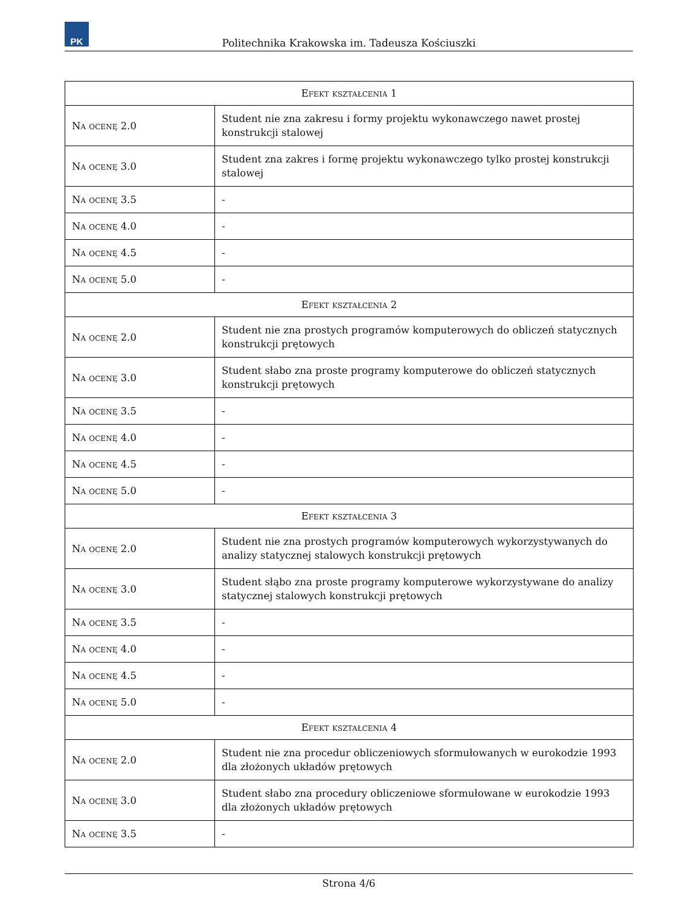PK
Politechnika Krakowska im. Tadeusza Kościuszki
| Efekt kształcenia 1 | |
| --- | --- |
| Na ocenę 2.0 | Student nie zna zakresu i formy projektu wykonawczego nawet prostej konstrukcji stalowej |
| Na ocenę 3.0 | Student zna zakres i formę projektu wykonawczego tylko prostej konstrukcji stalowej |
| Na ocenę 3.5 | - |
| Na ocenę 4.0 | - |
| Na ocenę 4.5 | - |
| Na ocenę 5.0 | - |
| Efekt kształcenia 2 | |
| Na ocenę 2.0 | Student nie zna prostych programów komputerowych do obliczeń statycznych konstrukcji prętowych |
| Na ocenę 3.0 | Student słabo zna proste programy komputerowe do obliczeń statycznych konstrukcji prętowych |
| Na ocenę 3.5 | - |
| Na ocenę 4.0 | - |
| Na ocenę 4.5 | - |
| Na ocenę 5.0 | - |
| Efekt kształcenia 3 | |
| Na ocenę 2.0 | Student nie zna prostych programów komputerowych wykorzystywanych do analizy statycznej stalowych konstrukcji prętowych |
| Na ocenę 3.0 | Student słąbo zna proste programy komputerowe wykorzystywane do analizy statycznej stalowych konstrukcji prętowych |
| Na ocenę 3.5 | - |
| Na ocenę 4.0 | - |
| Na ocenę 4.5 | - |
| Na ocenę 5.0 | - |
| Efekt kształcenia 4 | |
| Na ocenę 2.0 | Student nie zna procedur obliczeniowych sformułowanych w eurokodzie 1993 dla złożonych układów prętowych |
| Na ocenę 3.0 | Student słabo zna procedury obliczeniowe sformułowane w eurokodzie 1993 dla złożonych układów prętowych |
| Na ocenę 3.5 | - |
Strona 4/6